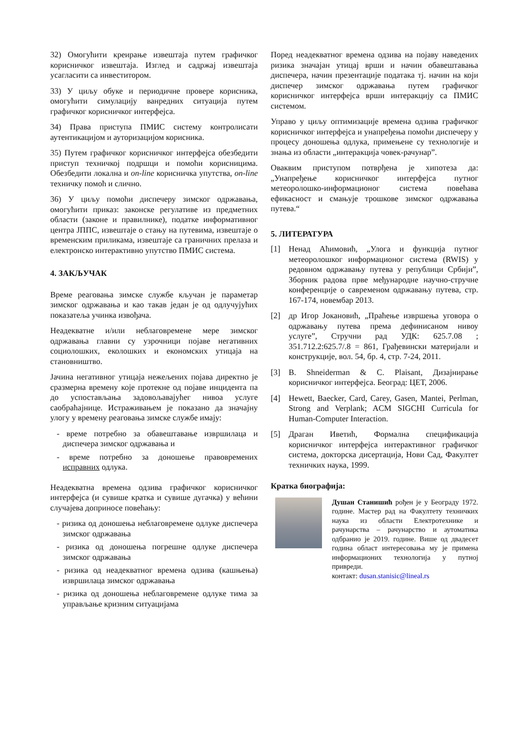32) Омогућити креирање извештаја путем графичког корисничког извештаја. Изглед и садржај извештаја усагласити са инвеститором.
33) У циљу обуке и периодичне провере корисника, омогућити симулацију ванредних ситуација путем графичког корисничког интерфејса.
34) Права приступа ПМИС систему контролисати аутентикацијом и ауторизацијом корисника.
35) Путем графичког корисничког интерфејса обезбедити приступ техничкој подршци и помоћи корисницима. Обезбедити локална и on-line корисничка упутства, on-line техничку помоћ и слично.
36) У циљу помоћи диспечеру зимског одржавања, омогућити приказ: законске регулативе из предметних области (законе и правилнике), податке информативног центра ЈППС, извештаје о стању на путевима, извештаје о временским приликама, извештаје са граничних прелаза и електронско интерактивно упутство ПМИС система.
4. ЗАКЉУЧАК
Време реаговања зимске службе кључан је параметар зимског одржавања и као такав један је од одлучујућих показатеља учинка извођача.
Неадекватне и/или неблаговремене мере зимског одржавања главни су узрочници појаве негативних социолошких, еколошких и економских утицаја на становништво.
Јачина негативног утицаја нежељених појава директно је сразмерна времену које протекне од појаве инцидента па до успостављања задовољавајућег нивоа услуге саобраћајнице. Истраживањем је показано да значајну улогу у времену реаговања зимске службе имају:
- време потребно за обавештавање извршилаца и диспечера зимског одржавања и
- време потребно за доношење правовремених исправних одлука.
Неадекватна времена одзива графичког корисничког интерфејса (и сувише кратка и сувише дугачка) у већини случајева доприносе повећању:
- ризика од доношења неблаговремене одлуке диспечера зимског одржавања
- ризика од доношења погрешне одлуке диспечера зимског одржавања
- ризика од неадекватног времена одзива (кашњења) извршилаца зимског одржавања
- ризика од доношења неблаговремене одлуке тима за управљање кризним ситуацијама
Поред неадекватног времена одзива на појаву наведених ризика значајан утицај врши и начин обавештавања диспечера, начин презентације података тј. начин на који диспечер зимског одржавања путем графичког корисничког интерфејса врши интеракцију са ПМИС системом.
Управо у циљу оптимизације времена одзива графичког корисничког интерфејса и унапређења помоћи диспечеру у процесу доношења одлука, примењене су технологије и знања из области „интеракција човек-рачунар”.
Оваквим приступом потврђена је хипотеза да: „Унапређење корисничког интерфејса путног метеоролошко-информационог система повећава ефикасност и смањује трошкове зимског одржавања путева.“
5. ЛИТЕРАТУРА
[1] Ненад Аћимовић, „Улога и функција путног метеоролошког информационог система (RWIS) у редовном одржавању путева у републици Србији”, Зборник радова прве међународне научно-стручне конференције о савременом одржавању путева, стр. 167-174, новембар 2013.
[2] др Игор Јокановић, „Праћење извршења уговора о одржавању путева према дефинисаном нивоу услуге”, Стручни рад УДК: 625.7.08 ; 351.712.2:625.7/.8 = 861, Грађевински материјали и конструкције, вол. 54, бр. 4, стр. 7-24, 2011.
[3] B. Shneiderman & C. Plaisant, Дизајнирање корисничког интерфејса. Београд: ЦЕТ, 2006.
[4] Hewett, Baecker, Card, Carey, Gasen, Mantei, Perlman, Strong and Verplank; ACM SIGCHI Curricula for Human-Computer Interaction.
[5] Драган Иветић, Формална спецификација корисничког интерфејса интерактивног графичког система, докторска дисертација, Нови Сад, Факултет техничких наука, 1999.
Кратка биографија:
Душан Станишић рођен је у Београду 1972. године. Мастер рад на Факултету техничких наука из области Електротехнике и рачунарства – рачунарство и аутоматика одбранио је 2019. године. Више од двадесет година област интересовања му је примена информационих технологија у путној привреди.
контакт: dusan.stanisic@lineal.rs